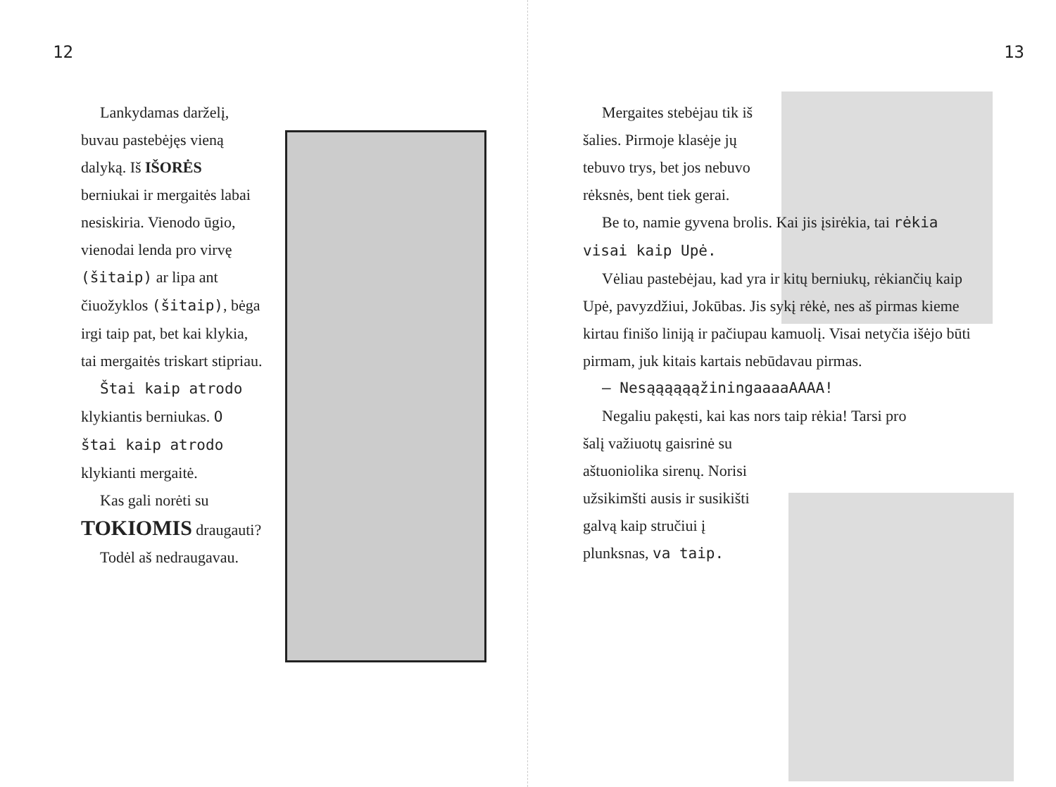12
Lankydamas darželį, buvau pastebėjęs vieną dalyką. Iš IŠORĖS berniukai ir mergaitės labai nesiskiria. Vienodo ūgio, vienodai lenda pro virvę (šitaip) ar lipa ant čiuožyklos (šitaip), bėga irgi taip pat, bet kai klykia, tai mergaitės triskart stipriau.
Štai kaip atrodo klykiantis berniukas. O štai kaip atrodo klykianti mergaitė.
Kas gali norėti su TOKIOMIS draugauti?
Todėl aš nedraugavau.
13
Mergaites stebėjau tik iš šalies. Pirmoje klasėje jų tebuvo trys, bet jos nebuvo rėksnės, bent tiek gerai.
Be to, namie gyvena brolis. Kai jis įsirėkia, tai rėkia visai kaip Upė.
Vėliau pastebėjau, kad yra ir kitų berniukų, rėkiančių kaip Upė, pavyzdžiui, Jokūbas. Jis sykį rėkė, nes aš pirmas kieme kirtau finišo liniją ir pačiupau kamuolį. Visai netyčia išėjo būti pirmam, juk kitais kartais nebūdavau pirmas.
– NesąąąąąąžiningaaaaAAAA!
Negaliu pakęsti, kai kas nors taip rėkia! Tarsi pro
šalį važiuotų gaisrinė su aštuoniolika sirenų. Norisi užsikimšti ausis ir susikišti galvą kaip stručiui į plunksnas, va taip.